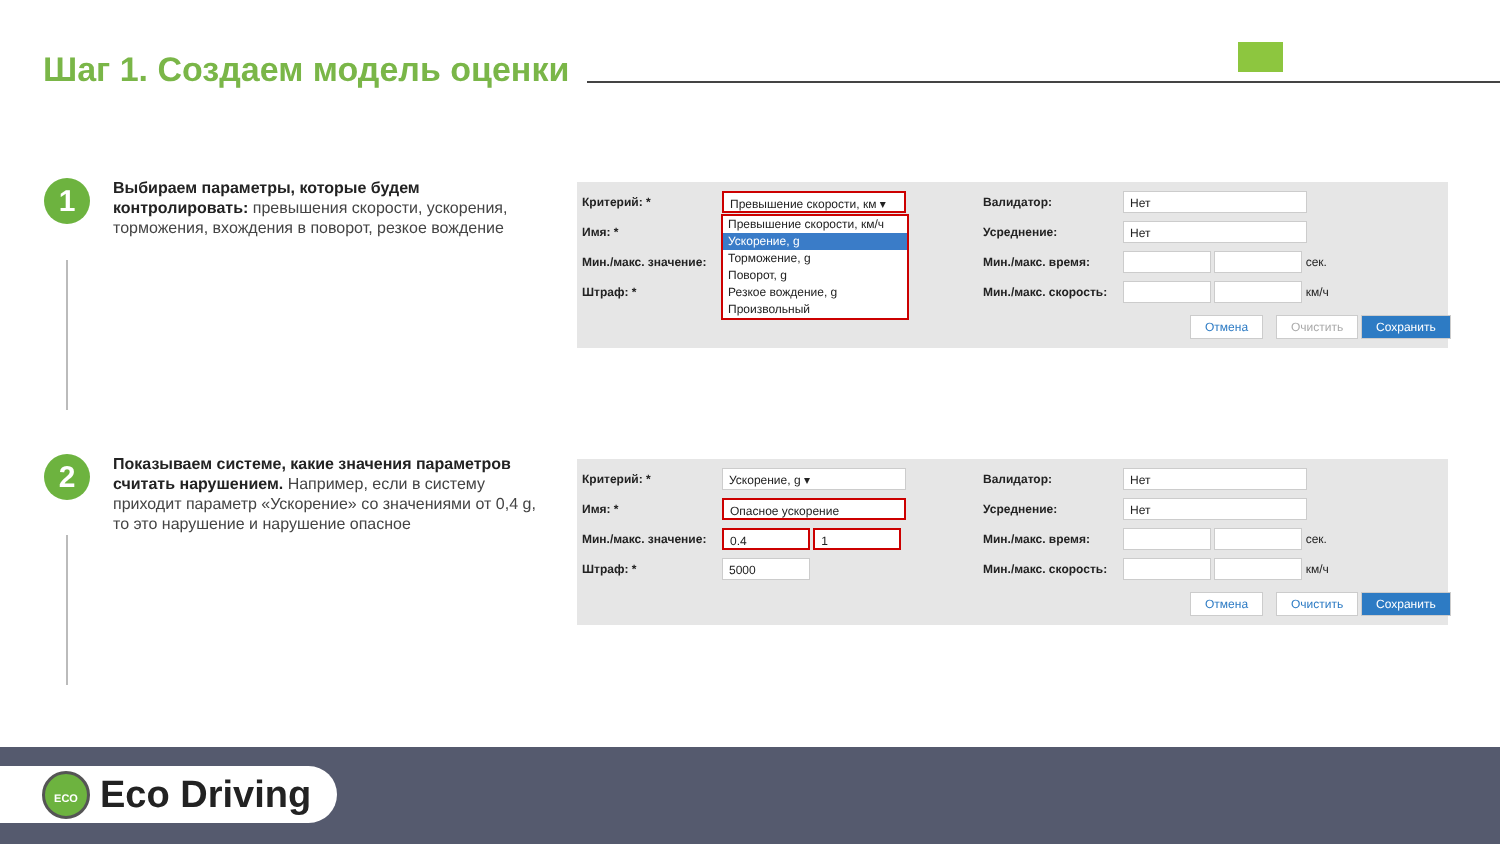Шаг 1. Создаем модель оценки
1
Выбираем параметры, которые будем контролировать: превышения скорости, ускорения, торможения, вхождения в поворот, резкое вождение
Критерий: *
Превышение скорости, км ▾
Имя: *
Мин./макс. значение:
Штраф: *
Превышение скорости, км/ч
Ускорение, g
Торможение, g
Поворот, g
Резкое вождение, g
Произвольный
Валидатор:
Нет
Усреднение:
Нет
Мин./макс. время:
сек.
Мин./макс. скорость:
км/ч
Отмена Очистить Сохранить
2
Показываем системе, какие значения параметров считать нарушением. Например, если в систему приходит параметр «Ускорение» со значениями от 0,4 g, то это нарушение и нарушение опасное
Критерий: *
Ускорение, g ▾
Имя: *
Опасное ускорение
Мин./макс. значение:
0.4 1
Штраф: *
5000
Валидатор:
Нет
Усреднение:
Нет
Мин./макс. время:
сек.
Мин./макс. скорость:
км/ч
Отмена Очистить Сохранить
ECO
Eco Driving